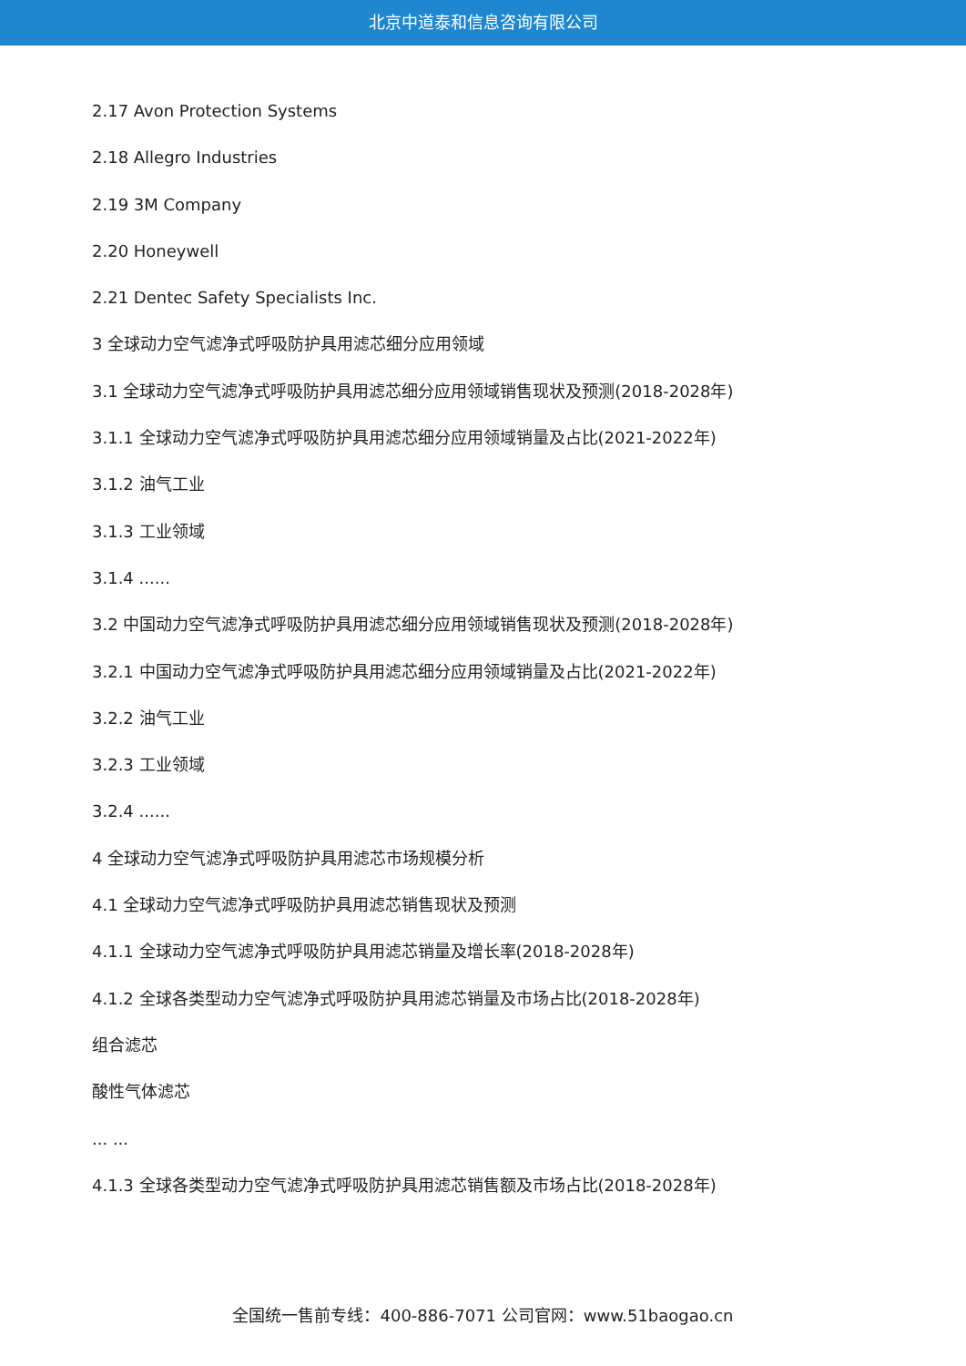北京中道泰和信息咨询有限公司
2.17 Avon Protection Systems
2.18 Allegro Industries
2.19 3M Company
2.20 Honeywell
2.21 Dentec Safety Specialists Inc.
3 全球动力空气滤净式呼吸防护具用滤芯细分应用领域
3.1 全球动力空气滤净式呼吸防护具用滤芯细分应用领域销售现状及预测(2018-2028年)
3.1.1 全球动力空气滤净式呼吸防护具用滤芯细分应用领域销量及占比(2021-2022年)
3.1.2 油气工业
3.1.3 工业领域
3.1.4 ......
3.2 中国动力空气滤净式呼吸防护具用滤芯细分应用领域销售现状及预测(2018-2028年)
3.2.1 中国动力空气滤净式呼吸防护具用滤芯细分应用领域销量及占比(2021-2022年)
3.2.2 油气工业
3.2.3 工业领域
3.2.4 ......
4 全球动力空气滤净式呼吸防护具用滤芯市场规模分析
4.1 全球动力空气滤净式呼吸防护具用滤芯销售现状及预测
4.1.1 全球动力空气滤净式呼吸防护具用滤芯销量及增长率(2018-2028年)
4.1.2 全球各类型动力空气滤净式呼吸防护具用滤芯销量及市场占比(2018-2028年)
组合滤芯
酸性气体滤芯
... ...
4.1.3 全球各类型动力空气滤净式呼吸防护具用滤芯销售额及市场占比(2018-2028年)
全国统一售前专线：400-886-7071 公司官网：www.51baogao.cn